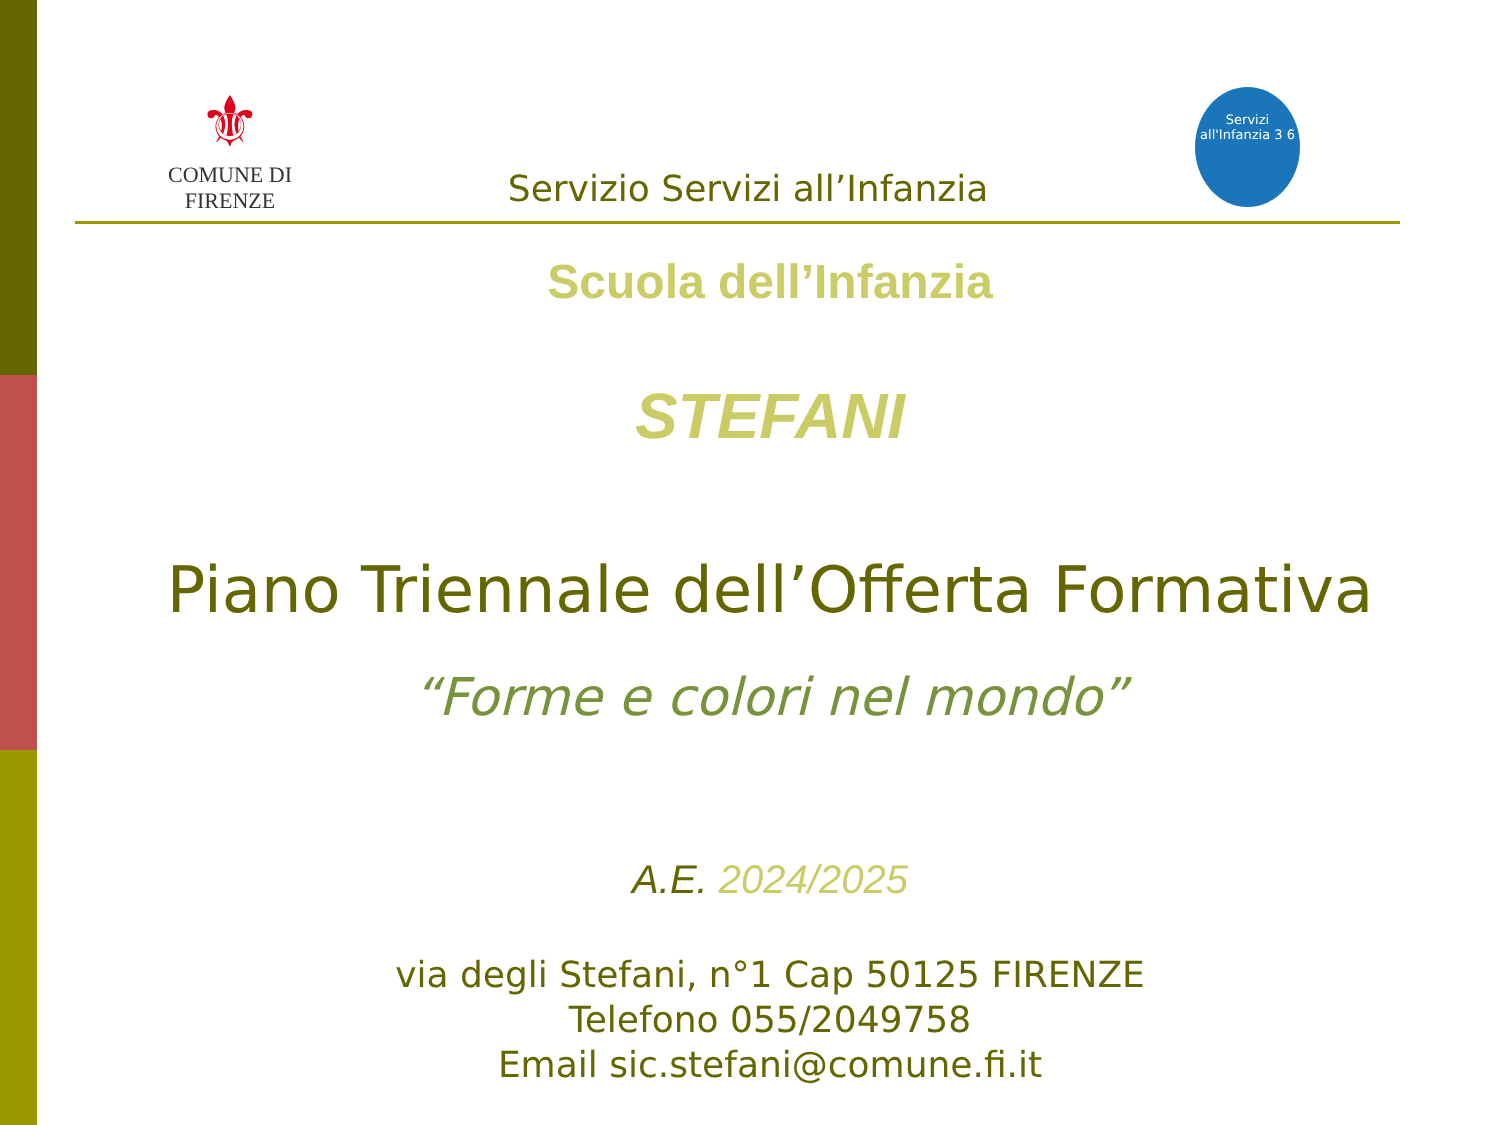⚜
COMUNE DI FIRENZE
Servizi all'Infanzia 3 6
Servizio Servizi all’Infanzia
Scuola dell’Infanzia
STEFANI
Piano Triennale dell’Offerta Formativa
“Forme e colori nel mondo”
A.E. 2024/2025
via degli Stefani, n°1 Cap 50125 FIRENZE
Telefono 055/2049758
Email sic.stefani@comune.fi.it